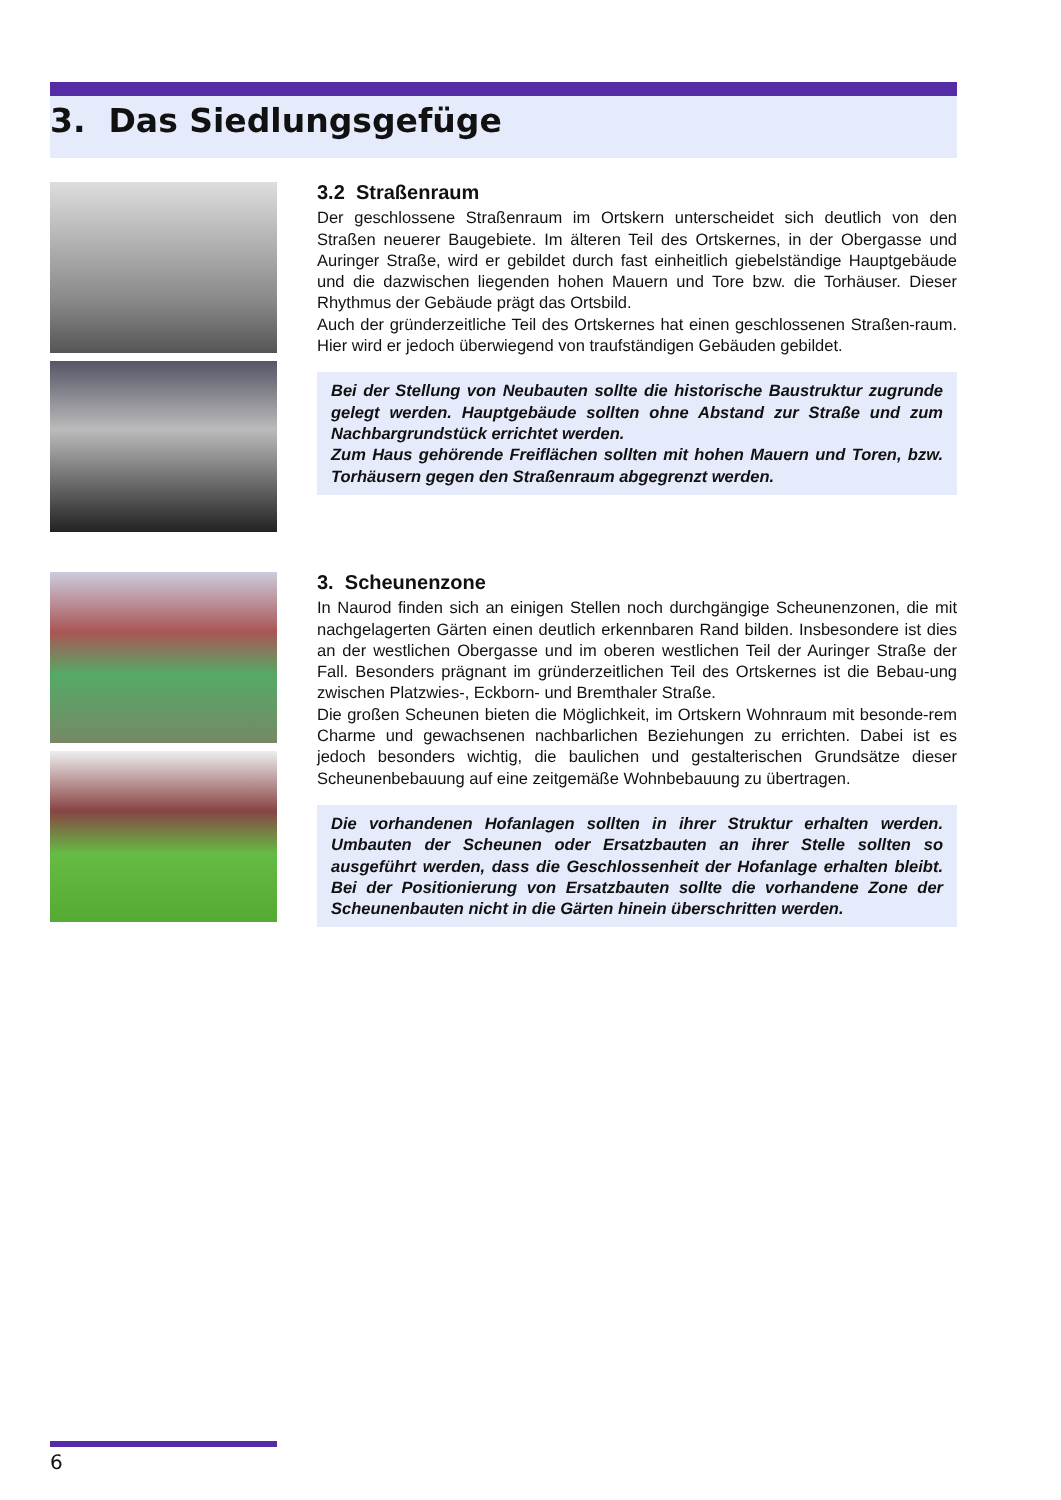3. Das Siedlungsgefüge
3.2 Straßenraum
Der geschlossene Straßenraum im Ortskern unterscheidet sich deutlich von den Straßen neuerer Baugebiete. Im älteren Teil des Ortskernes, in der Obergasse und Auringer Straße, wird er gebildet durch fast einheitlich giebelständige Hauptgebäude und die dazwischen liegenden hohen Mauern und Tore bzw. die Torhäuser. Dieser Rhythmus der Gebäude prägt das Ortsbild.
Auch der gründerzeitliche Teil des Ortskernes hat einen geschlossenen Straßen-raum. Hier wird er jedoch überwiegend von traufständigen Gebäuden gebildet.
Bei der Stellung von Neubauten sollte die historische Baustruktur zugrunde gelegt werden. Hauptgebäude sollten ohne Abstand zur Straße und zum Nachbargrundstück errichtet werden.
Zum Haus gehörende Freiflächen sollten mit hohen Mauern und Toren, bzw. Torhäusern gegen den Straßenraum abgegrenzt werden.
3. Scheunenzone
In Naurod finden sich an einigen Stellen noch durchgängige Scheunenzonen, die mit nachgelagerten Gärten einen deutlich erkennbaren Rand bilden. Insbesondere ist dies an der westlichen Obergasse und im oberen westlichen Teil der Auringer Straße der Fall. Besonders prägnant im gründerzeitlichen Teil des Ortskernes ist die Bebau-ung zwischen Platzwies-, Eckborn- und Bremthaler Straße.
Die großen Scheunen bieten die Möglichkeit, im Ortskern Wohnraum mit besonde-rem Charme und gewachsenen nachbarlichen Beziehungen zu errichten. Dabei ist es jedoch besonders wichtig, die baulichen und gestalterischen Grundsätze dieser Scheunenbebauung auf eine zeitgemäße Wohnbebauung zu übertragen.
Die vorhandenen Hofanlagen sollten in ihrer Struktur erhalten werden. Umbauten der Scheunen oder Ersatzbauten an ihrer Stelle sollten so ausgeführt werden, dass die Geschlossenheit der Hofanlage erhalten bleibt. Bei der Positionierung von Ersatzbauten sollte die vorhandene Zone der Scheunenbauten nicht in die Gärten hinein überschritten werden.
6